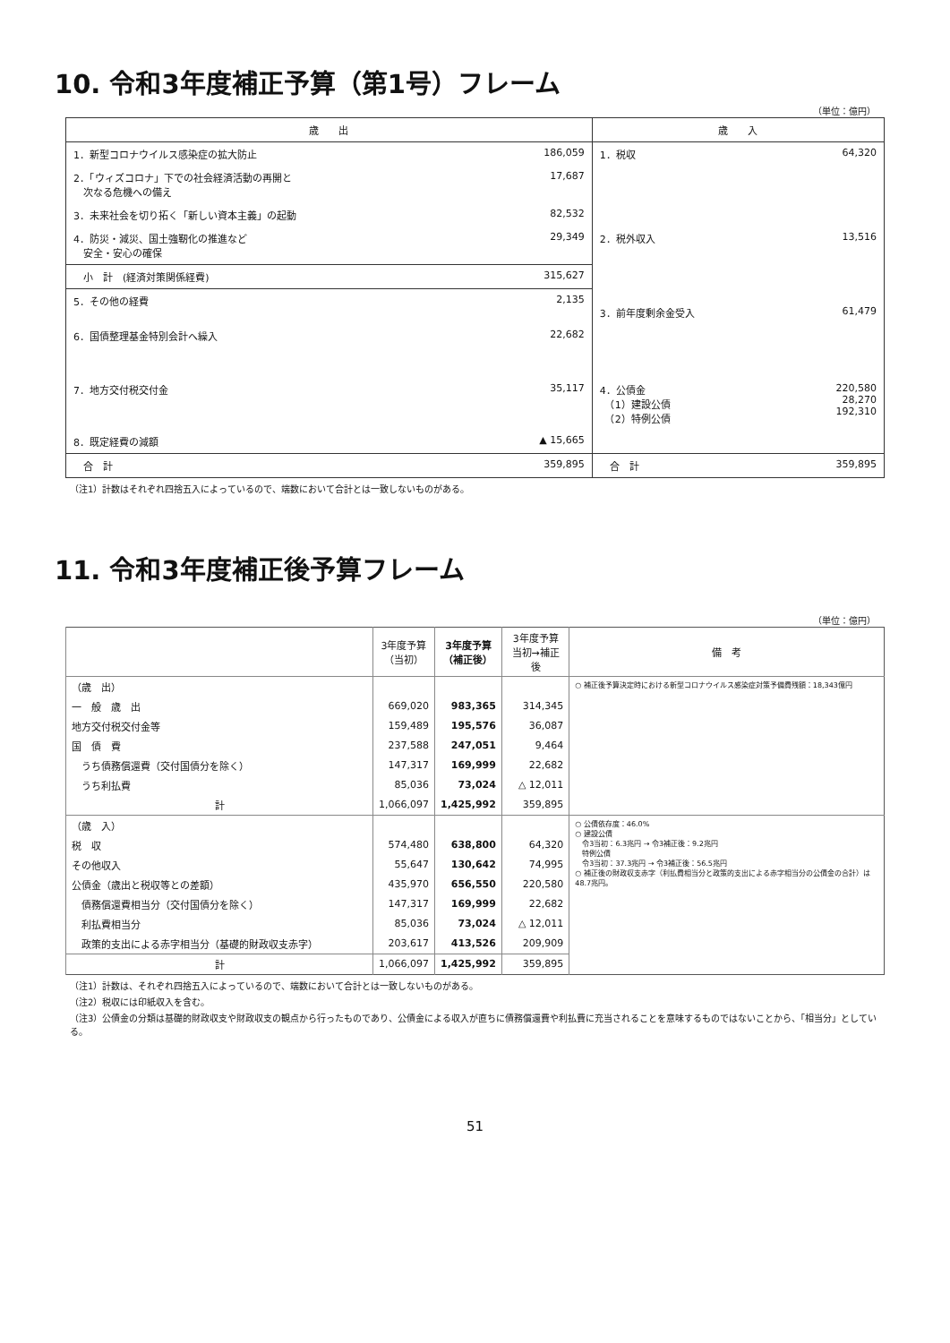10. 令和3年度補正予算（第1号）フレーム
（単位：億円）
| 歳 出 | | 歳 入 | |
| 1．新型コロナウイルス感染症の拡大防止 | 186,059 | 1．税収 | 64,320 |
| 2．「ウィズコロナ」下での社会経済活動の再開と 次なる危機への備え | 17,687 | | |
| 3．未来社会を切り拓く「新しい資本主義」の起動 | 82,532 | | |
| 4．防災・減災、国土強靭化の推進など 安全・安心の確保 | 29,349 | 2．税外収入 | 13,516 |
| 小 計 (経済対策関係経費) | 315,627 | | |
| 5．その他の経費 | 2,135 | 3．前年度剰余金受入 | 61,479 |
| 6．国債整理基金特別会計へ繰入 | 22,682 | | |
| 7．地方交付税交付金 | 35,117 | 4．公債金 （1）建設公債 （2）特例公債 | 220,580 28,270 192,310 |
| 8．既定経費の減額 | ▲ 15,665 | | |
| 合 計 | 359,895 | 合 計 | 359,895 |
（注1）計数はそれぞれ四捨五入によっているので、端数において合計とは一致しないものがある。
11. 令和3年度補正後予算フレーム
（単位：億円）
| | 3年度予算 （当初） | 3年度予算 （補正後） | 3年度予算 当初→補正後 | 備 考 |
| --- | --- | --- | --- | --- |
| （歳 出） | | | | ○ 補正後予算決定時における新型コロナウイルス感染症対策予備費残額：18,343億円 |
| 一 般 歳 出 | 669,020 | 983,365 | 314,345 | |
| 地方交付税交付金等 | 159,489 | 195,576 | 36,087 | |
| 国 債 費 | 237,588 | 247,051 | 9,464 | |
| うち債務償還費（交付国債分を除く） | 147,317 | 169,999 | 22,682 | |
| うち利払費 | 85,036 | 73,024 | △ 12,011 | |
| 計 | 1,066,097 | 1,425,992 | 359,895 | |
| （歳 入） | | | | ○ 公債依存度：46.0% ○ 建設公債 令3当初：6.3兆円 → 令3補正後：9.2兆円 特例公債 令3当初：37.3兆円 → 令3補正後：56.5兆円 ○ 補正後の財政収支赤字（利払費相当分と政策的支出による赤字相当分の公債金の合計）は48.7兆円。 |
| 税 収 | 574,480 | 638,800 | 64,320 | |
| その他収入 | 55,647 | 130,642 | 74,995 | |
| 公債金（歳出と税収等との差額） | 435,970 | 656,550 | 220,580 | |
| 債務償還費相当分（交付国債分を除く） | 147,317 | 169,999 | 22,682 | |
| 利払費相当分 | 85,036 | 73,024 | △ 12,011 | |
| 政策的支出による赤字相当分（基礎的財政収支赤字） | 203,617 | 413,526 | 209,909 | |
| 計 | 1,066,097 | 1,425,992 | 359,895 | |
（注1）計数は、それぞれ四捨五入によっているので、端数において合計とは一致しないものがある。
（注2）税収には印紙収入を含む。
（注3）公債金の分類は基礎的財政収支や財政収支の観点から行ったものであり、公債金による収入が直ちに債務償還費や利払費に充当されることを意味するものではないことから、「相当分」としている。
51